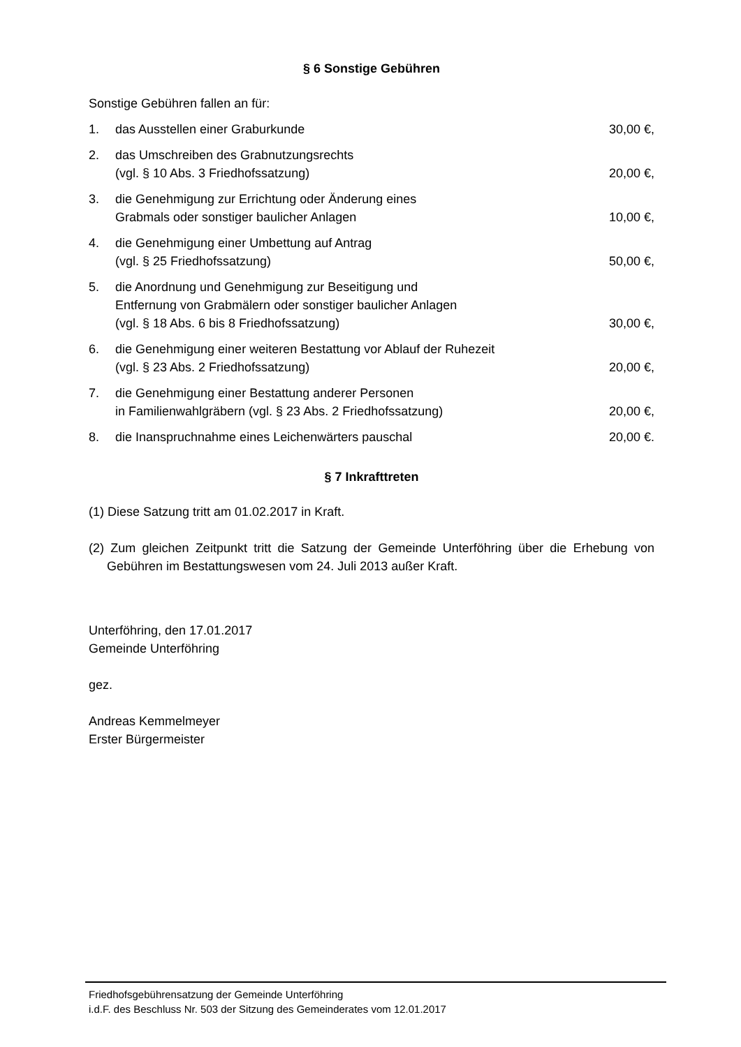§ 6 Sonstige Gebühren
Sonstige Gebühren fallen an für:
1. das Ausstellen einer Graburkunde
30,00 €,
2. das Umschreiben des Grabnutzungsrechts
(vgl. § 10 Abs. 3 Friedhofssatzung)
20,00 €,
3. die Genehmigung zur Errichtung oder Änderung eines
Grabmals oder sonstiger baulicher Anlagen
10,00 €,
4. die Genehmigung einer Umbettung auf Antrag
(vgl. § 25 Friedhofssatzung)
50,00 €,
5. die Anordnung und Genehmigung zur Beseitigung und
Entfernung von Grabmälern oder sonstiger baulicher Anlagen
(vgl. § 18 Abs. 6 bis 8 Friedhofssatzung)
30,00 €,
6. die Genehmigung einer weiteren Bestattung vor Ablauf der Ruhezeit
(vgl. § 23 Abs. 2 Friedhofssatzung)
20,00 €,
7. die Genehmigung einer Bestattung anderer Personen
in Familienwahlgräbern (vgl. § 23 Abs. 2 Friedhofssatzung)
20,00 €,
8. die Inanspruchnahme eines Leichenwärters pauschal
20,00 €.
§ 7 Inkrafttreten
(1) Diese Satzung tritt am 01.02.2017 in Kraft.
(2) Zum gleichen Zeitpunkt tritt die Satzung der Gemeinde Unterföhring über die Erhebung von Gebühren im Bestattungswesen vom 24. Juli 2013 außer Kraft.
Unterföhring, den 17.01.2017
Gemeinde Unterföhring
gez.
Andreas Kemmelmeyer
Erster Bürgermeister
Friedhofsgebührensatzung der Gemeinde Unterföhring
i.d.F. des Beschluss Nr. 503 der Sitzung des Gemeinderates vom 12.01.2017